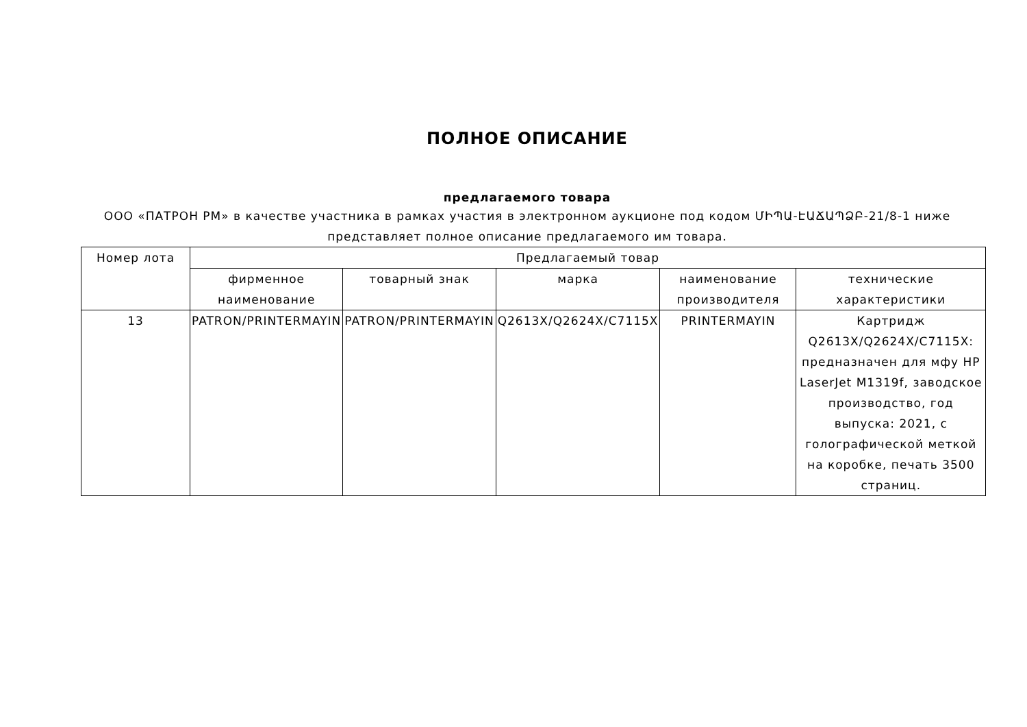ПОЛНОЕ ОПИСАНИЕ
предлагаемого товара
ООО «ПАТРОН РМ» в качестве участника в рамках участия в электронном аукционе под кодом ՄԻՊԱ-ԷԱՃԱՊՁԲ-21/8-1 ниже представляет полное описание предлагаемого им товара.
| Номер лота | Предлагаемый товар | | | | |
| --- | --- | --- | --- | --- | --- |
| | фирменное наименование | товарный знак | марка | наименование производителя | технические характеристики |
| 13 | PATRON/PRINTERMAYIN | PATRON/PRINTERMAYIN | Q2613X/Q2624X/C7115X | PRINTERMAYIN | Картридж Q2613X/Q2624X/C7115X: предназначен для мфу HP LaserJet M1319f, заводское производство, год выпуска: 2021, с голографической меткой на коробке, печать 3500 страниц. |